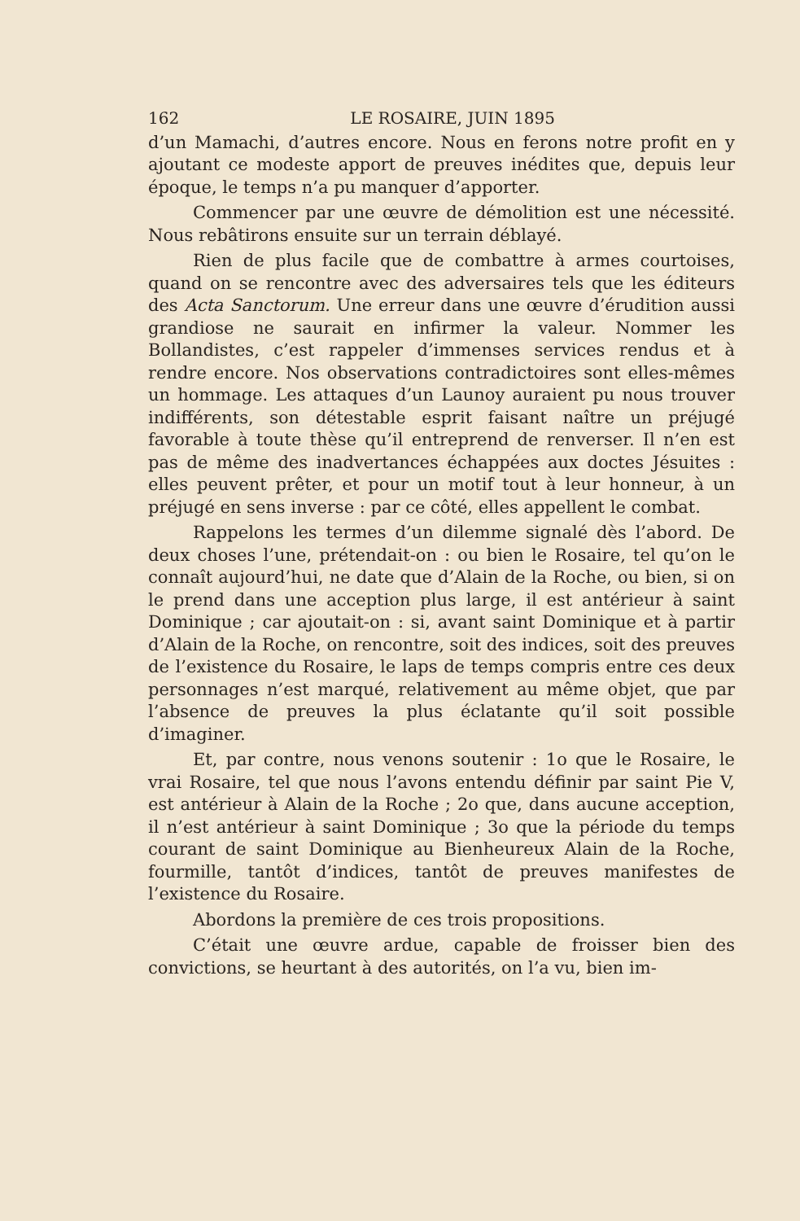162 LE ROSAIRE, JUIN 1895
d’un Mamachi, d’autres encore. Nous en ferons notre profit en y ajoutant ce modeste apport de preuves inédites que, depuis leur époque, le temps n’a pu manquer d’apporter.
Commencer par une œuvre de démolition est une nécessité. Nous rebâtirons ensuite sur un terrain déblayé.
Rien de plus facile que de combattre à armes courtoises, quand on se rencontre avec des adversaires tels que les éditeurs des Acta Sanctorum. Une erreur dans une œuvre d’érudition aussi grandiose ne saurait en infirmer la valeur. Nommer les Bollandistes, c’est rappeler d’immenses services rendus et à rendre encore. Nos observations contradictoires sont elles-mêmes un hommage. Les attaques d’un Launoy auraient pu nous trouver indifférents, son détestable esprit faisant naître un préjugé favorable à toute thèse qu’il entreprend de renverser. Il n’en est pas de même des inadvertances échappées aux doctes Jésuites : elles peuvent prêter, et pour un motif tout à leur honneur, à un préjugé en sens inverse : par ce côté, elles appellent le combat.
Rappelons les termes d’un dilemme signalé dès l’abord. De deux choses l’une, prétendait-on : ou bien le Rosaire, tel qu’on le connaît aujourd’hui, ne date que d’Alain de la Roche, ou bien, si on le prend dans une acception plus large, il est antérieur à saint Dominique ; car ajoutait-on : si, avant saint Dominique et à partir d’Alain de la Roche, on rencontre, soit des indices, soit des preuves de l’existence du Rosaire, le laps de temps compris entre ces deux personnages n’est marqué, relativement au même objet, que par l’absence de preuves la plus éclatante qu’il soit possible d’imaginer.
Et, par contre, nous venons soutenir : 1o que le Rosaire, le vrai Rosaire, tel que nous l’avons entendu définir par saint Pie V, est antérieur à Alain de la Roche ; 2o que, dans aucune acception, il n’est antérieur à saint Dominique ; 3o que la période du temps courant de saint Dominique au Bienheureux Alain de la Roche, fourmille, tantôt d’indices, tantôt de preuves manifestes de l’existence du Rosaire.
Abordons la première de ces trois propositions.
C’était une œuvre ardue, capable de froisser bien des convictions, se heurtant à des autorités, on l’a vu, bien im-